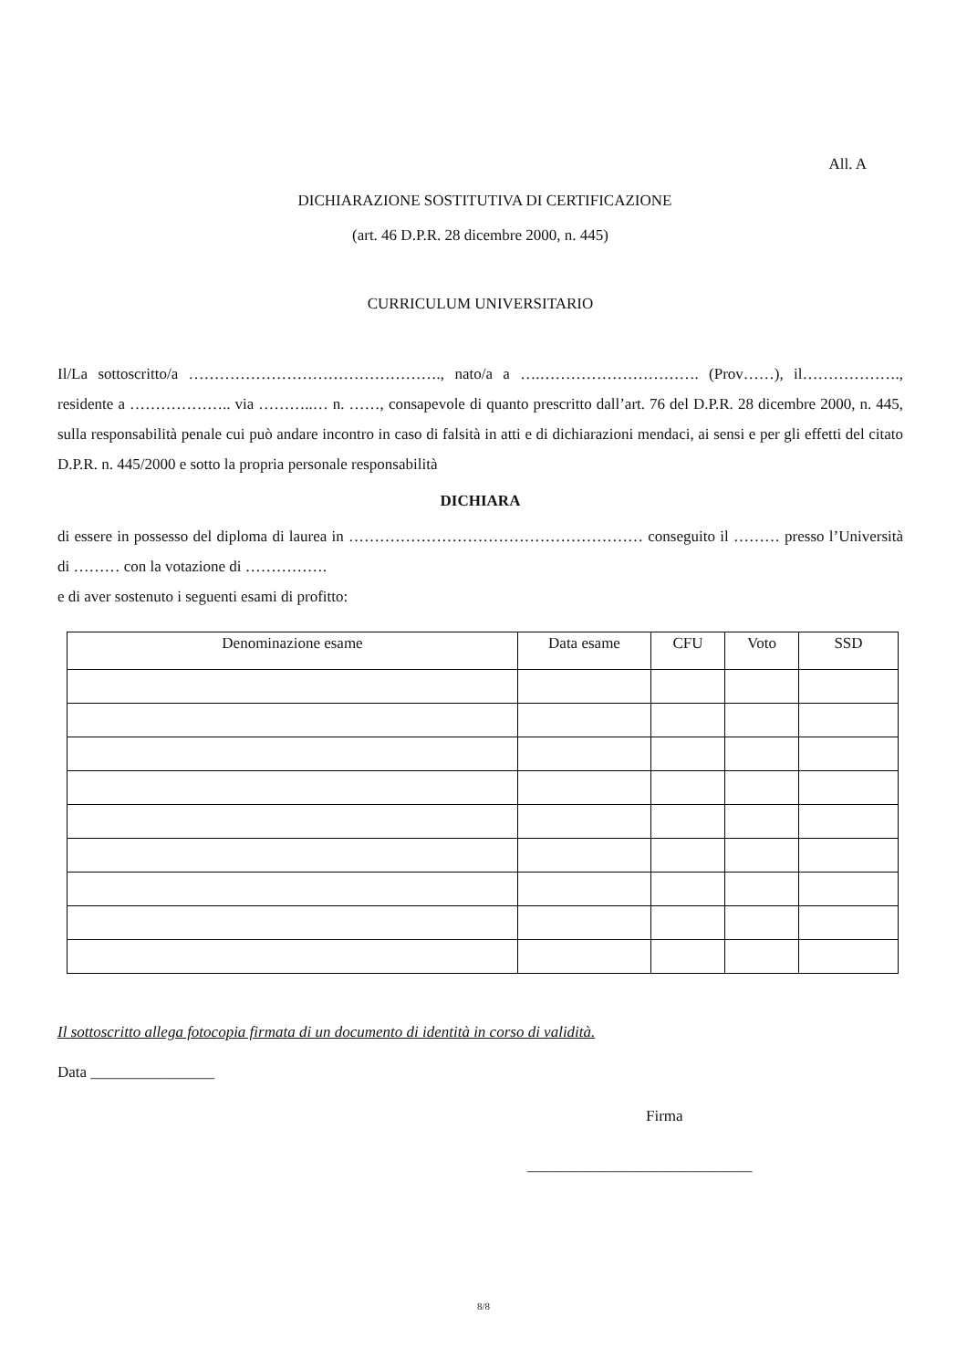All. A
DICHIARAZIONE SOSTITUTIVA DI CERTIFICAZIONE
(art. 46 D.P.R. 28 dicembre 2000, n. 445)
CURRICULUM UNIVERSITARIO
Il/La sottoscritto/a …………………………………………., nato/a a ….…………………………. (Prov……), il………………., residente a ……………….. via ………..… n. ……, consapevole di quanto prescritto dall’art. 76 del D.P.R. 28 dicembre 2000, n. 445, sulla responsabilità penale cui può andare incontro in caso di falsità in atti e di dichiarazioni mendaci, ai sensi e per gli effetti del citato D.P.R. n. 445/2000 e sotto la propria personale responsabilità
DICHIARA
di essere in possesso del diploma di laurea in ………………………………………………… conseguito il ……… presso l’Università di ……… con la votazione di …………….
e di aver sostenuto i seguenti esami di profitto:
| Denominazione esame | Data esame | CFU | Voto | SSD |
| --- | --- | --- | --- | --- |
Il sottoscritto allega fotocopia firmata di un documento di identità in corso di validità.
Data ________________
Firma
_____________________________
8/8